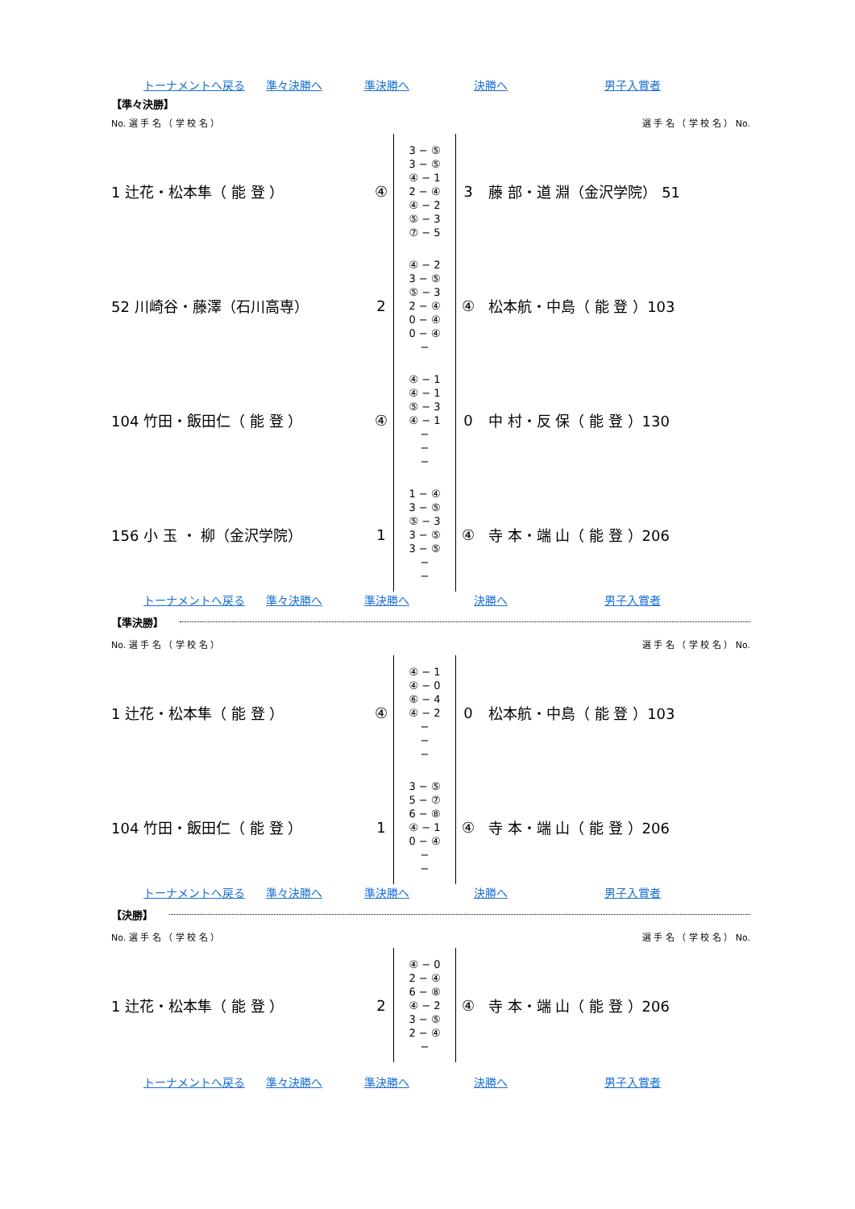トーナメントへ戻る 準々決勝へ 準決勝へ 決勝へ 男子入賞者
【準々決勝】
No. 選 手 名 （ 学 校 名 ） 選 手 名 （ 学 校 名 ） No.
| 1 辻花・松本隼（ 能 登 ） | ④ | 3 − ⑤ 3 − ⑤ ④ − 1 2 − ④ ④ − 2 ⑤ − 3 ⑦ − 5 | 3 | 藤 部・道 淵（金沢学院） 51 |
| 52 川崎谷・藤澤（石川高専） | 2 | ④ − 2 3 − ⑤ ⑤ − 3 2 − ④ 0 − ④ 0 − ④ − | ④ | 松本航・中島（ 能 登 ）103 |
| 104 竹田・飯田仁（ 能 登 ） | ④ | ④ − 1 ④ − 1 ⑤ − 3 ④ − 1 − − − | 0 | 中 村・反 保（ 能 登 ）130 |
| 156 小 玉 ・ 柳（金沢学院） | 1 | 1 − ④ 3 − ⑤ ⑤ − 3 3 − ⑤ 3 − ⑤ − − | ④ | 寺 本・端 山（ 能 登 ）206 |
トーナメントへ戻る 準々決勝へ 準決勝へ 決勝へ 男子入賞者
【準決勝】
No. 選 手 名 （ 学 校 名 ） 選 手 名 （ 学 校 名 ） No.
| 1 辻花・松本隼（ 能 登 ） | ④ | ④ − 1 ④ − 0 ⑥ − 4 ④ − 2 − − − | 0 | 松本航・中島（ 能 登 ）103 |
| 104 竹田・飯田仁（ 能 登 ） | 1 | 3 − ⑤ 5 − ⑦ 6 − ⑧ ④ − 1 0 − ④ − − | ④ | 寺 本・端 山（ 能 登 ）206 |
トーナメントへ戻る 準々決勝へ 準決勝へ 決勝へ 男子入賞者
【決勝】
No. 選 手 名 （ 学 校 名 ） 選 手 名 （ 学 校 名 ） No.
| 1 辻花・松本隼（ 能 登 ） | 2 | ④ − 0 2 − ④ 6 − ⑧ ④ − 2 3 − ⑤ 2 − ④ − | ④ | 寺 本・端 山（ 能 登 ）206 |
トーナメントへ戻る 準々決勝へ 準決勝へ 決勝へ 男子入賞者